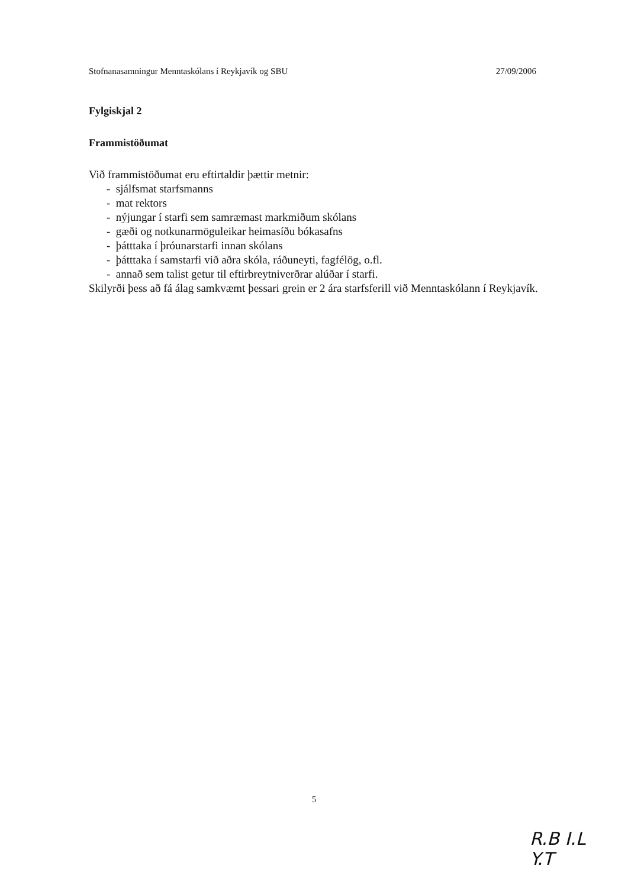Stofnanasamningur Menntaskólans í Reykjavík og SBU 27/09/2006
Fylgiskjal 2
Frammistöðumat
Við frammistöðumat eru eftirtaldir þættir metnir:
- sjálfsmat starfsmanns
- mat rektors
- nýjungar í starfi sem samræmast markmiðum skólans
- gæði og notkunarmöguleikar heimasíðu bókasafns
- þátttaka í þróunarstarfi innan skólans
- þátttaka í samstarfi við aðra skóla, ráðuneyti, fagfélög, o.fl.
- annað sem talist getur til eftirbreytniverðrar alúðar í starfi.
Skilyrði þess að fá álag samkvæmt þessari grein er 2 ára starfsferill við Menntaskólann í Reykjavík.
5
R.B I.L
Y.T